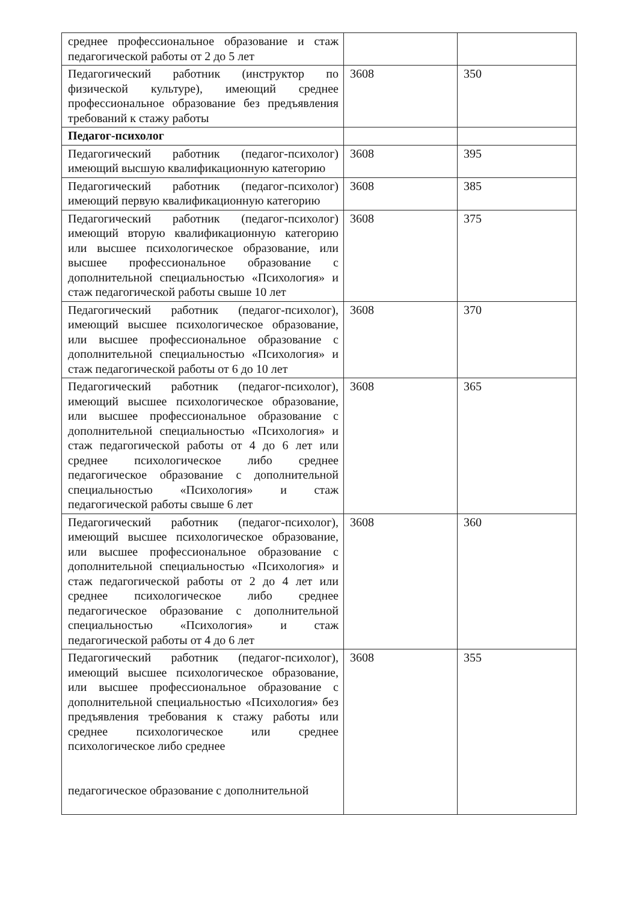| среднее профессиональное образование и стаж педагогической работы от 2 до 5 лет | | |
| Педагогический работник (инструктор по физической культуре), имеющий среднее профессиональное образование без предъявления требований к стажу работы | 3608 | 350 |
| Педагог-психолог | | |
| Педагогический работник (педагог-психолог) имеющий высшую квалификационную категорию | 3608 | 395 |
| Педагогический работник (педагог-психолог) имеющий первую квалификационную категорию | 3608 | 385 |
| Педагогический работник (педагог-психолог) имеющий вторую квалификационную категорию или высшее психологическое образование, или высшее профессиональное образование с дополнительной специальностью «Психология» и стаж педагогической работы свыше 10 лет | 3608 | 375 |
| Педагогический работник (педагог-психолог), имеющий высшее психологическое образование, или высшее профессиональное образование с дополнительной специальностью «Психология» и стаж педагогической работы от 6 до 10 лет | 3608 | 370 |
| Педагогический работник (педагог-психолог), имеющий высшее психологическое образование, или высшее профессиональное образование с дополнительной специальностью «Психология» и стаж педагогической работы от 4 до 6 лет или среднее психологическое либо среднее педагогическое образование с дополнительной специальностью «Психология» и стаж педагогической работы свыше 6 лет | 3608 | 365 |
| Педагогический работник (педагог-психолог), имеющий высшее психологическое образование, или высшее профессиональное образование с дополнительной специальностью «Психология» и стаж педагогической работы от 2 до 4 лет или среднее психологическое либо среднее педагогическое образование с дополнительной специальностью «Психология» и стаж педагогической работы от 4 до 6 лет | 3608 | 360 |
| Педагогический работник (педагог-психолог), имеющий высшее психологическое образование, или высшее профессиональное образование с дополнительной специальностью «Психология» без предъявления требования к стажу работы или среднее психологическое или среднее психологическое либо среднее педагогическое образование с дополнительной | 3608 | 355 |